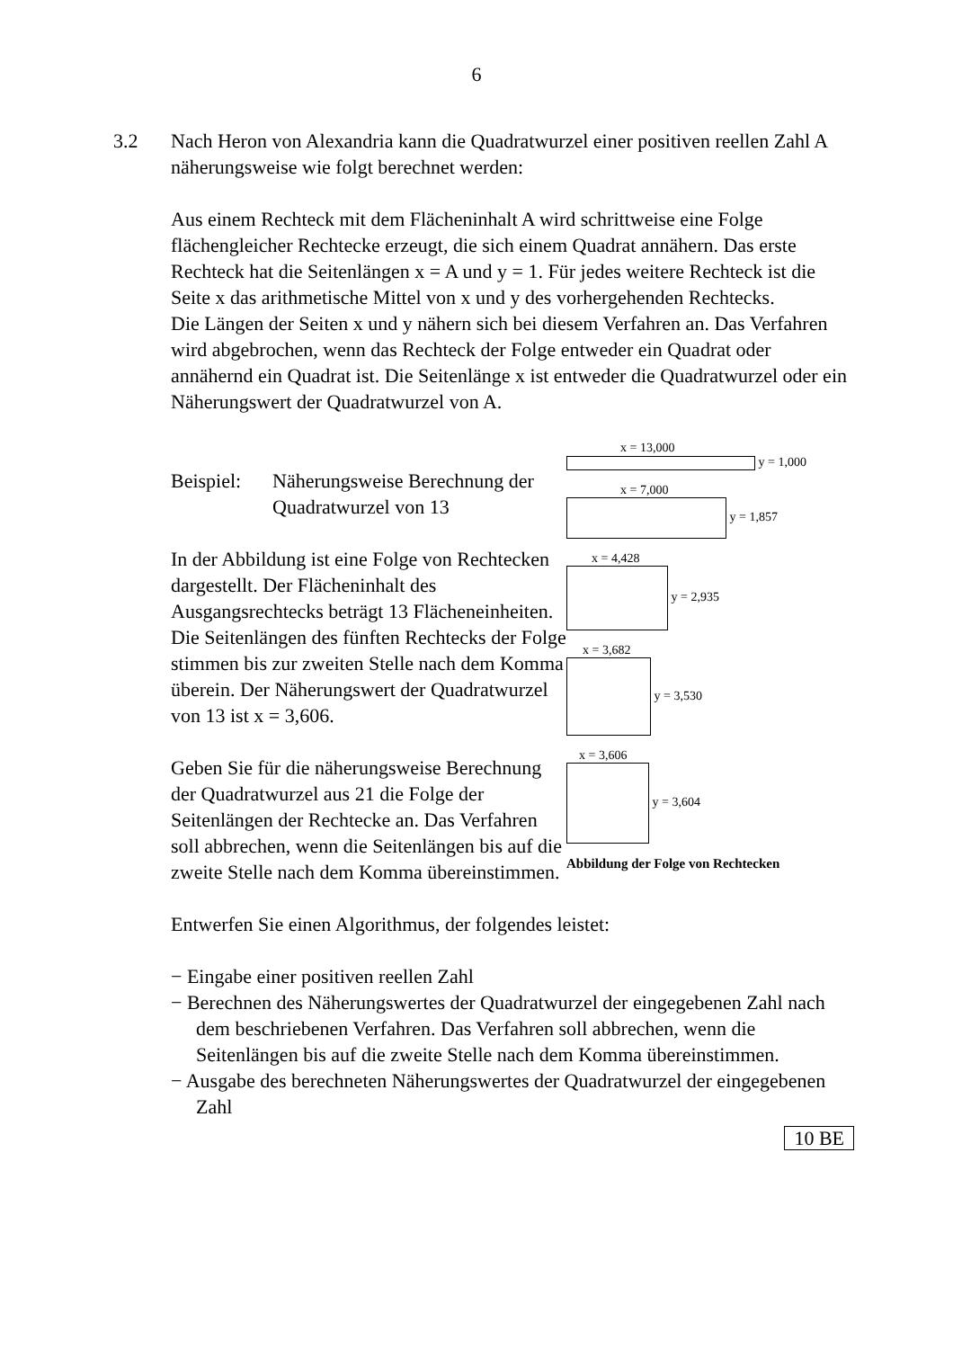6
3.2 Nach Heron von Alexandria kann die Quadratwurzel einer positiven reellen Zahl A näherungsweise wie folgt berechnet werden:
Aus einem Rechteck mit dem Flächeninhalt A wird schrittweise eine Folge flächengleicher Rechtecke erzeugt, die sich einem Quadrat annähern. Das erste Rechteck hat die Seitenlängen x = A und y = 1. Für jedes weitere Rechteck ist die Seite x das arithmetische Mittel von x und y des vorhergehenden Rechtecks.
Die Längen der Seiten x und y nähern sich bei diesem Verfahren an. Das Verfahren wird abgebrochen, wenn das Rechteck der Folge entweder ein Quadrat oder annähernd ein Quadrat ist. Die Seitenlänge x ist entweder die Quadratwurzel oder ein Näherungswert der Quadratwurzel von A.
Beispiel: Näherungsweise Berechnung der Quadratwurzel von 13
In der Abbildung ist eine Folge von Rechtecken dargestellt. Der Flächeninhalt des Ausgangsrechtecks beträgt 13 Flächeneinheiten. Die Seitenlängen des fünften Rechtecks der Folge stimmen bis zur zweiten Stelle nach dem Komma überein. Der Näherungswert der Quadratwurzel von 13 ist x = 3,606.
Geben Sie für die näherungsweise Berechnung der Quadratwurzel aus 21 die Folge der Seitenlängen der Rechtecke an. Das Verfahren soll abbrechen, wenn die Seitenlängen bis auf die zweite Stelle nach dem Komma übereinstimmen.
x = 13,000
y = 1,000
x = 7,000
y = 1,857
x = 4,428
y = 2,935
x = 3,682
y = 3,530
x = 3,606
y = 3,604
Abbildung der Folge von Rechtecken
Entwerfen Sie einen Algorithmus, der folgendes leistet:
− Eingabe einer positiven reellen Zahl
− Berechnen des Näherungswertes der Quadratwurzel der eingegebenen Zahl nach dem beschriebenen Verfahren. Das Verfahren soll abbrechen, wenn die Seitenlängen bis auf die zweite Stelle nach dem Komma übereinstimmen.
− Ausgabe des berechneten Näherungswertes der Quadratwurzel der eingegebenen Zahl
10 BE